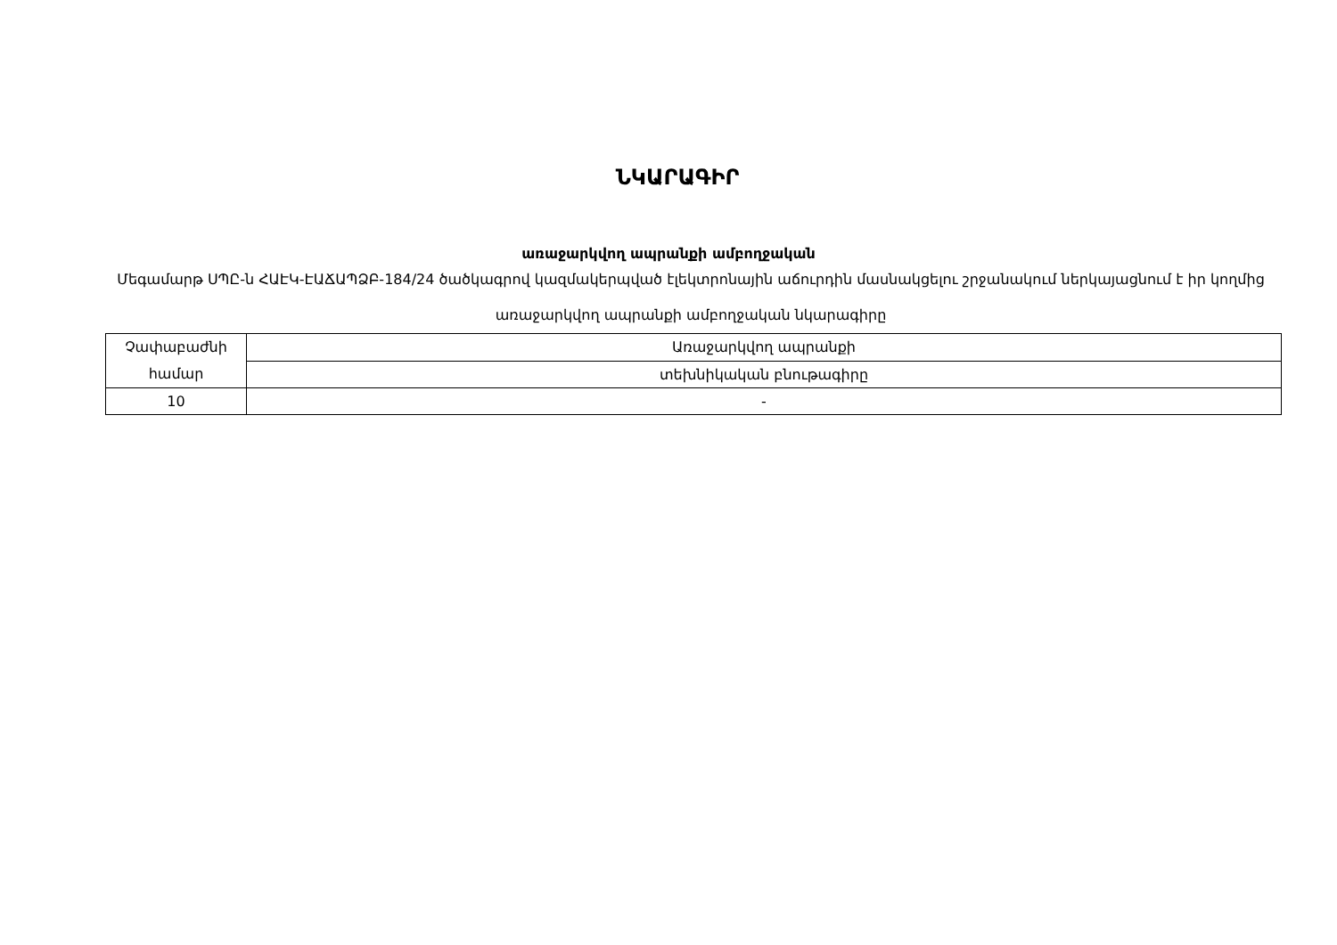ՆԿԱՐԱԳԻՐ
առաջարկվող ապրանքի ամբողջական
Մեգամարթ ՍՊԸ-ն ՀԱԷԿ-ԷԱՃԱՊՁԲ-184/24 ծածկագրով կազմակերպված էլեկտրոնային աճուրդին մասնակցելու շրջանակում ներկայացնում է իր կողմից առաջարկվող ապրանքի ամբողջական նկարագիրը
| Չափաբաժնի համար | Առաջարկվող ապրանքի |
| | տեխնիկական բնութագիրը |
| 10 | - |